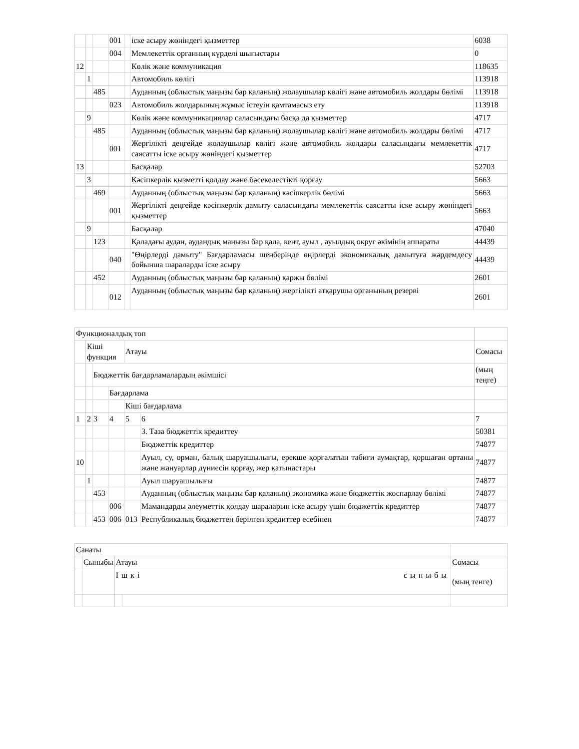| | | | 001 | | іске асыру жөніндегі қызметтер | 6038 |
| | | | 004 | | Мемлекеттік органның күрделі шығыстары | 0 |
| 12 | | | | | Көлік және коммуникация | 118635 |
| | 1 | | | | Автомобиль көлігі | 113918 |
| | | 485 | | | Ауданның (облыстық маңызы бар қаланың) жолаушылар көлігі және автомобиль жолдары бөлімі | 113918 |
| | | | 023 | | Автомобиль жолдарының жұмыс істеуін қамтамасыз ету | 113918 |
| | 9 | | | | Көлік және коммуникациялар саласындағы басқа да қызметтер | 4717 |
| | | 485 | | | Ауданның (облыстық маңызы бар қаланың) жолаушылар көлігі және автомобиль жолдары бөлімі | 4717 |
| | | | 001 | | Жергілікті деңгейде жолаушылар көлігі және автомобиль жолдары саласындағы мемлекеттік саясатты іске асыру жөніндегі қызметтер | 4717 |
| 13 | | | | | Басқалар | 52703 |
| | 3 | | | | Кәсіпкерлік қызметті қолдау және бәсекелестікті қорғау | 5663 |
| | | 469 | | | Ауданның (облыстық маңызы бар қаланың) кәсіпкерлік бөлімі | 5663 |
| | | | 001 | | Жергілікті деңгейде кәсіпкерлік дамыту саласындағы мемлекеттік саясатты іске асыру жөніндегі қызметтер | 5663 |
| | 9 | | | | Басқалар | 47040 |
| | | 123 | | | Қаладағы аудан, аудандық маңызы бар қала, кент, ауыл , ауылдық округ әкімінің аппараты | 44439 |
| | | | 040 | | "Өңірлерді дамыту" Бағдарламасы шеңберінде өңірлерді экономикалық дамытуға жәрдемдесу бойынша шараларды іске асыру | 44439 |
| | | 452 | | | Ауданның (облыстық маңызы бар қаланың) қаржы бөлімі | 2601 |
| | | | 012 | | Ауданның (облыстық маңызы бар қаланың) жергілікті атқарушы органының резерві | 2601 |
| Функционалдық топ | | | | | | |
| | Кіші функция | | | Атауы | | Сомасы |
| | | Бюджеттік бағдарламалардың әкімшісі | | | | (мың теңге) |
| | | | Бағдарлама | | | |
| | | | | Кіші бағдарлама | | |
| 1 | 2 | 3 | 4 | 5 | 6 | 7 |
| | | | | | 3. Таза бюджеттік кредиттеу | 50381 |
| | | | | | Бюджеттік кредиттер | 74877 |
| 10 | | | | | Ауыл, су, орман, балық шаруашылығы, ерекше қорғалатын табиғи аумақтар, қоршаған ортаны және жануарлар дүниесін қорғау, жер қатынастары | 74877 |
| | 1 | | | | Ауыл шаруашылығы | 74877 |
| | | 453 | | | Ауданның (облыстық маңызы бар қаланың) экономика және бюджеттік жоспарлау бөлімі | 74877 |
| | | | 006 | | Мамандарды әлеуметтік қолдау шараларын іске асыру үшін бюджеттік кредиттер | 74877 |
| | | 453 | 006 | 013 | Республикалық бюджеттен берілген кредиттер есебінен | 74877 |
| Санаты | | | | |
| | Сыныбы | Атауы | | Сомасы |
| | | Ішкі сыныбы | | (мың тенге) |